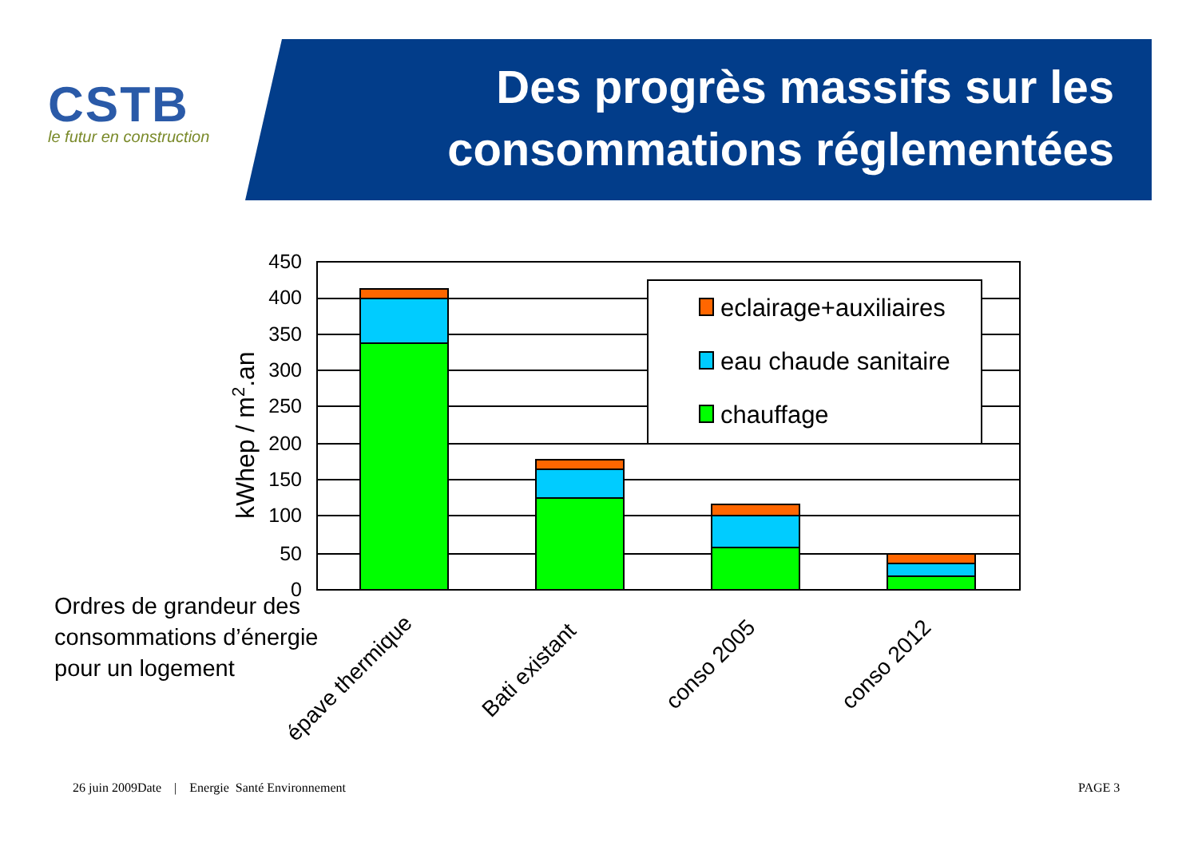CSTB
le futur en construction
Des progrès massifs sur les
consommations réglementées
450
400
350
300
250
200
150
100
50
0
eclairage+auxiliaires
eau chaude sanitaire
chauffage
kWhep / m2.an
épave thermique
Bati existant
conso 2005
conso 2012
Ordres de grandeur des
consommations d’énergie
pour un logement
26 juin 2009Date | Energie Santé Environnement
PAGE 3